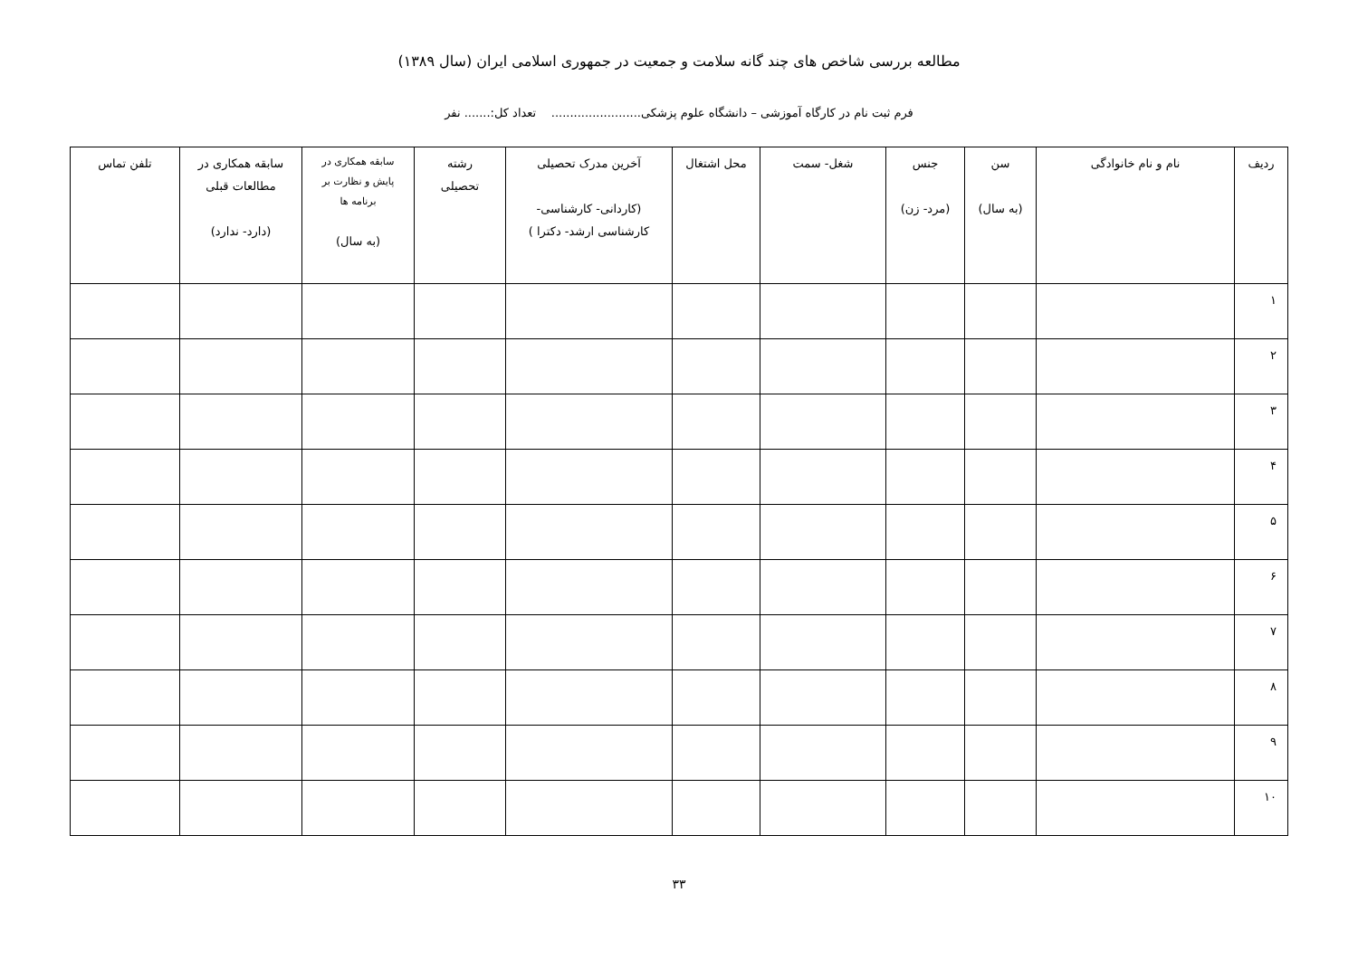مطالعه بررسی شاخص های چند گانه سلامت و جمعیت در جمهوری اسلامی ایران (سال ۱۳۸۹)
فرم ثبت نام در کارگاه آموزشی – دانشگاه علوم پزشکی........................ تعداد کل:....... نفر
| ردیف | نام و نام خانوادگی | سن (به سال) | جنس (مرد- زن) | شغل- سمت | محل اشتغال | آخرین مدرک تحصیلی (کاردانی- کارشناسی- کارشناسی ارشد- دکترا ) | رشته تحصیلی | سابقه همکاری در پایش و نظارت بر برنامه ها (به سال) | سابقه همکاری در مطالعات قبلی (دارد- ندارد) | تلفن تماس |
| --- | --- | --- | --- | --- | --- | --- | --- | --- | --- | --- |
| ۱ | | | | | | | | | | |
| ۲ | | | | | | | | | | |
| ۳ | | | | | | | | | | |
| ۴ | | | | | | | | | | |
| ۵ | | | | | | | | | | |
| ۶ | | | | | | | | | | |
| ۷ | | | | | | | | | | |
| ۸ | | | | | | | | | | |
| ۹ | | | | | | | | | | |
| ۱۰ | | | | | | | | | | |
۳۳